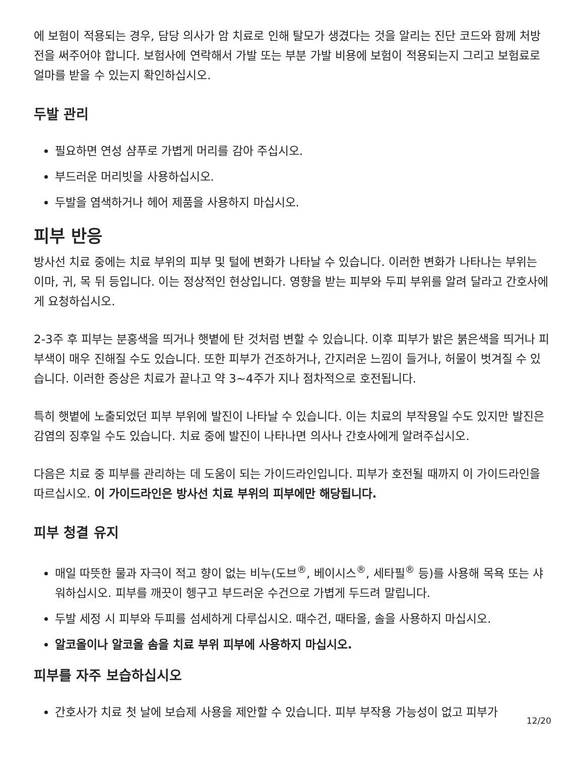에 보험이 적용되는 경우, 담당 의사가 암 치료로 인해 탈모가 생겼다는 것을 알리는 진단 코드와 함께 처방전을 써주어야 합니다. 보험사에 연락해서 가발 또는 부분 가발 비용에 보험이 적용되는지 그리고 보험료로 얼마를 받을 수 있는지 확인하십시오.
두발 관리
필요하면 연성 샴푸로 가볍게 머리를 감아 주십시오.
부드러운 머리빗을 사용하십시오.
두발을 염색하거나 헤어 제품을 사용하지 마십시오.
피부 반응
방사선 치료 중에는 치료 부위의 피부 및 털에 변화가 나타날 수 있습니다. 이러한 변화가 나타나는 부위는 이마, 귀, 목 뒤 등입니다. 이는 정상적인 현상입니다. 영향을 받는 피부와 두피 부위를 알려 달라고 간호사에게 요청하십시오.
2-3주 후 피부는 분홍색을 띄거나 햇볕에 탄 것처럼 변할 수 있습니다. 이후 피부가 밝은 붉은색을 띄거나 피부색이 매우 진해질 수도 있습니다. 또한 피부가 건조하거나, 간지러운 느낌이 들거나, 허물이 벗겨질 수 있습니다. 이러한 증상은 치료가 끝나고 약 3~4주가 지나 점차적으로 호전됩니다.
특히 햇볕에 노출되었던 피부 부위에 발진이 나타날 수 있습니다. 이는 치료의 부작용일 수도 있지만 발진은 감염의 징후일 수도 있습니다. 치료 중에 발진이 나타나면 의사나 간호사에게 알려주십시오.
다음은 치료 중 피부를 관리하는 데 도움이 되는 가이드라인입니다. 피부가 호전될 때까지 이 가이드라인을 따르십시오. 이 가이드라인은 방사선 치료 부위의 피부에만 해당됩니다.
피부 청결 유지
매일 따뜻한 물과 자극이 적고 향이 없는 비누(도브<sup>®</sup>, 베이시스<sup>®</sup>, 세타필<sup>®</sup> 등)를 사용해 목욕 또는 샤워하십시오. 피부를 깨끗이 헹구고 부드러운 수건으로 가볍게 두드려 말립니다.
두발 세정 시 피부와 두피를 섬세하게 다루십시오. 때수건, 때타올, 솔을 사용하지 마십시오.
알코올이나 알코올 솜을 치료 부위 피부에 사용하지 마십시오.
피부를 자주 보습하십시오
간호사가 치료 첫 날에 보습제 사용을 제안할 수 있습니다. 피부 부작용 가능성이 없고 피부가
12/20